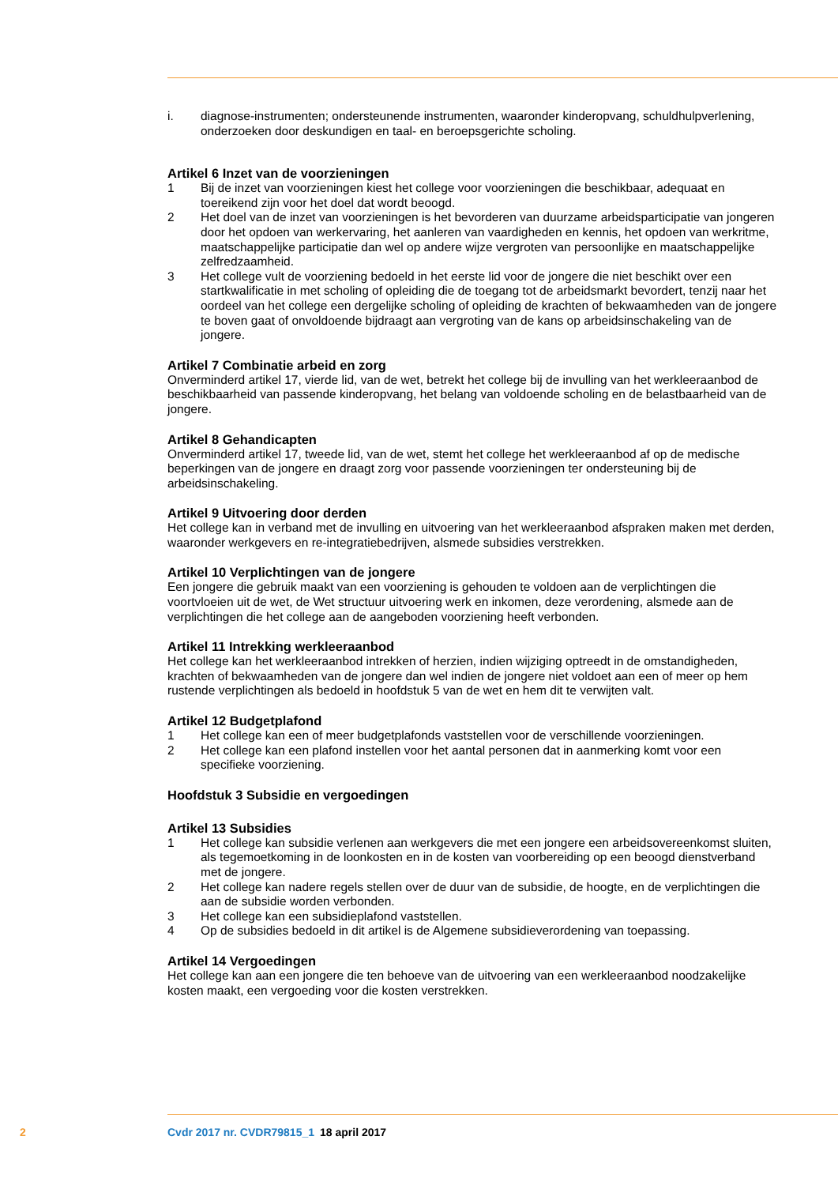i. diagnose-instrumenten; ondersteunende instrumenten, waaronder kinderopvang, schuldhulpverlening, onderzoeken door deskundigen en taal- en beroepsgerichte scholing.
Artikel 6 Inzet van de voorzieningen
1 Bij de inzet van voorzieningen kiest het college voor voorzieningen die beschikbaar, adequaat en toereikend zijn voor het doel dat wordt beoogd.
2 Het doel van de inzet van voorzieningen is het bevorderen van duurzame arbeidsparticipatie van jongeren door het opdoen van werkervaring, het aanleren van vaardigheden en kennis, het opdoen van werkritme, maatschappelijke participatie dan wel op andere wijze vergroten van persoonlijke en maatschappelijke zelfredzaamheid.
3 Het college vult de voorziening bedoeld in het eerste lid voor de jongere die niet beschikt over een startkwalificatie in met scholing of opleiding die de toegang tot de arbeidsmarkt bevordert, tenzij naar het oordeel van het college een dergelijke scholing of opleiding de krachten of bekwaamheden van de jongere te boven gaat of onvoldoende bijdraagt aan vergroting van de kans op arbeidsinschakeling van de jongere.
Artikel 7 Combinatie arbeid en zorg
Onverminderd artikel 17, vierde lid, van de wet, betrekt het college bij de invulling van het werkleeraanbod de beschikbaarheid van passende kinderopvang, het belang van voldoende scholing en de belastbaarheid van de jongere.
Artikel 8 Gehandicapten
Onverminderd artikel 17, tweede lid, van de wet, stemt het college het werkleeraanbod af op de medische beperkingen van de jongere en draagt zorg voor passende voorzieningen ter ondersteuning bij de arbeidsinschakeling.
Artikel 9 Uitvoering door derden
Het college kan in verband met de invulling en uitvoering van het werkleeraanbod afspraken maken met derden, waaronder werkgevers en re-integratiebedrijven, alsmede subsidies verstrekken.
Artikel 10 Verplichtingen van de jongere
Een jongere die gebruik maakt van een voorziening is gehouden te voldoen aan de verplichtingen die voortvloeien uit de wet, de Wet structuur uitvoering werk en inkomen, deze verordening, alsmede aan de verplichtingen die het college aan de aangeboden voorziening heeft verbonden.
Artikel 11 Intrekking werkleeraanbod
Het college kan het werkleeraanbod intrekken of herzien, indien wijziging optreedt in de omstandigheden, krachten of bekwaamheden van de jongere dan wel indien de jongere niet voldoet aan een of meer op hem rustende verplichtingen als bedoeld in hoofdstuk 5 van de wet en hem dit te verwijten valt.
Artikel 12 Budgetplafond
1 Het college kan een of meer budgetplafonds vaststellen voor de verschillende voorzieningen.
2 Het college kan een plafond instellen voor het aantal personen dat in aanmerking komt voor een specifieke voorziening.
Hoofdstuk 3 Subsidie en vergoedingen
Artikel 13 Subsidies
1 Het college kan subsidie verlenen aan werkgevers die met een jongere een arbeidsovereenkomst sluiten, als tegemoetkoming in de loonkosten en in de kosten van voorbereiding op een beoogd dienstverband met de jongere.
2 Het college kan nadere regels stellen over de duur van de subsidie, de hoogte, en de verplichtingen die aan de subsidie worden verbonden.
3 Het college kan een subsidieplafond vaststellen.
4 Op de subsidies bedoeld in dit artikel is de Algemene subsidieverordening van toepassing.
Artikel 14 Vergoedingen
Het college kan aan een jongere die ten behoeve van de uitvoering van een werkleeraanbod noodzakelijke kosten maakt, een vergoeding voor die kosten verstrekken.
2 Cvdr 2017 nr. CVDR79815_1 18 april 2017